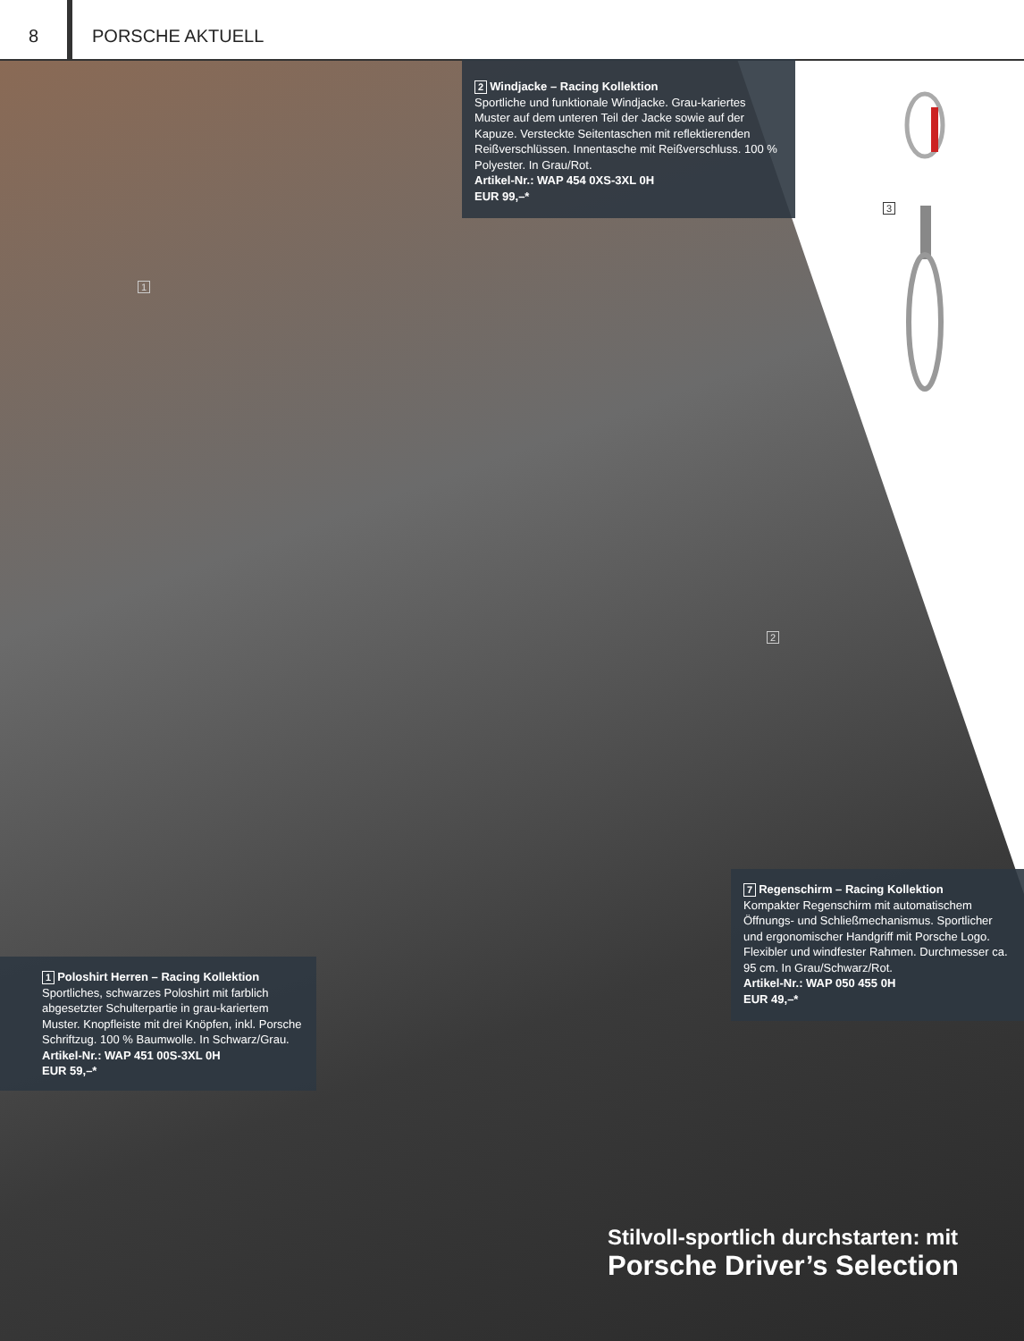8 PORSCHE AKTUELL
2 Windjacke – Racing Kollektion
Sportliche und funktionale Windjacke. Grau-kariertes Muster auf dem unteren Teil der Jacke sowie auf der Kapuze. Versteckte Seitentaschen mit reflektierenden Reißverschlüssen. Innentasche mit Reißverschluss. 100 % Polyester. In Grau/Rot.
Artikel-Nr.: WAP 454 0XS-3XL 0H
EUR 99,–*
3
1
2
7 Regenschirm – Racing Kollektion
Kompakter Regenschirm mit automatischem Öffnungs- und Schließmechanismus. Sportlicher und ergonomischer Handgriff mit Porsche Logo. Flexibler und windfester Rahmen. Durchmesser ca. 95 cm. In Grau/Schwarz/Rot.
Artikel-Nr.: WAP 050 455 0H
EUR 49,–*
1 Poloshirt Herren – Racing Kollektion
Sportliches, schwarzes Poloshirt mit farblich abgesetzter Schulterpartie in grau-kariertem Muster. Knopfleiste mit drei Knöpfen, inkl. Porsche Schriftzug. 100 % Baumwolle. In Schwarz/Grau.
Artikel-Nr.: WAP 451 00S-3XL 0H
EUR 59,–*
Stilvoll-sportlich durchstarten: mit
Porsche Driver’s Selection